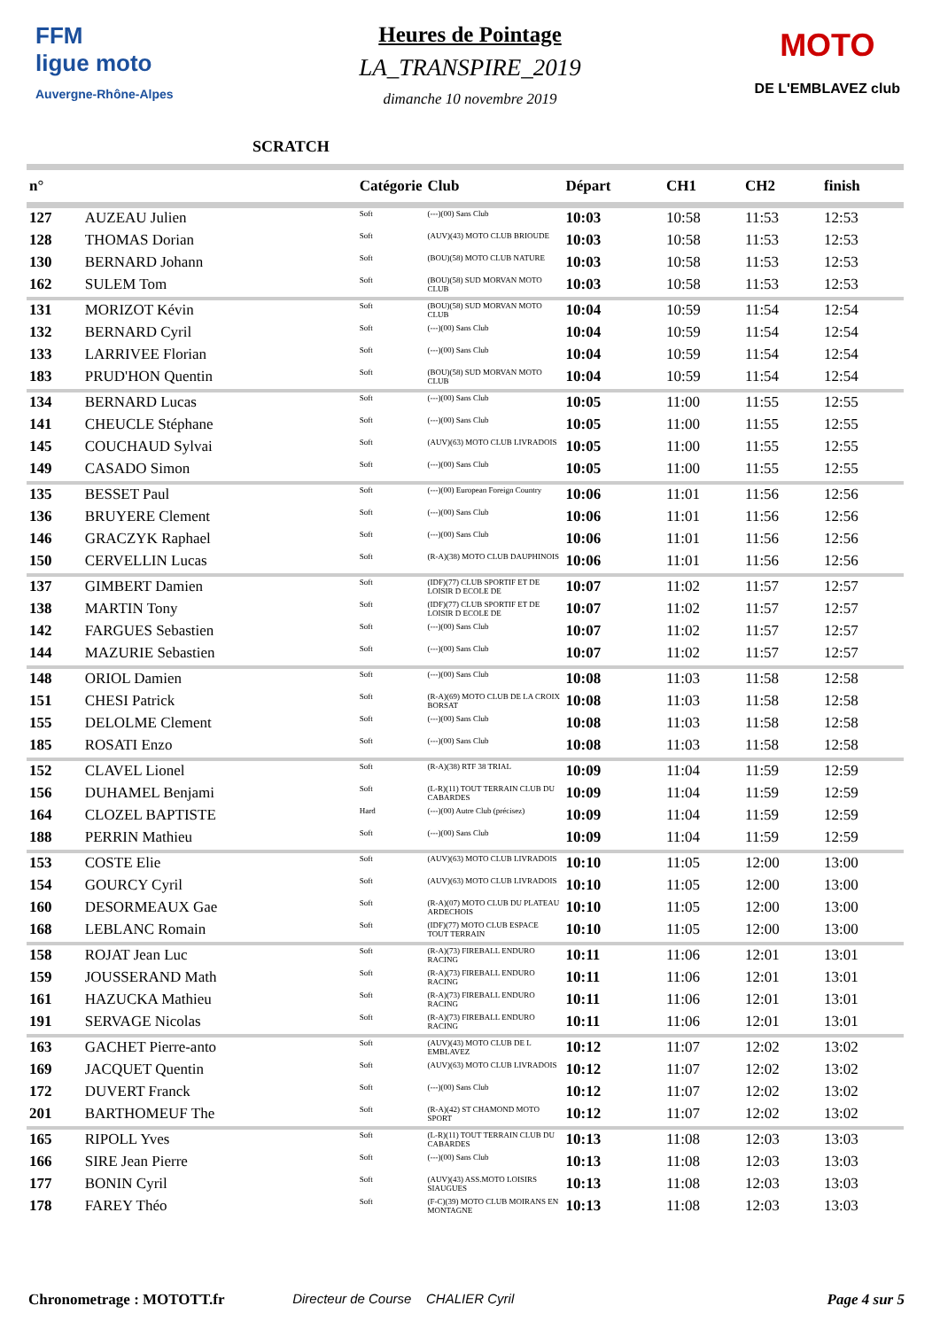FFM
ligue moto
Auvergne-Rhône-Alpes
Heures de Pointage
LA_TRANSPIRE_2019
dimanche 10 novembre 2019
SCRATCH
MOTO
DE L'EMBLAVEZ club
| n° | | Catégorie | Club | Départ | CH1 | CH2 | finish |
| --- | --- | --- | --- | --- | --- | --- | --- |
| 127 | AUZEAU Julien | Soft | (---)(00) Sans Club | 10:03 | 10:58 | 11:53 | 12:53 |
| 128 | THOMAS Dorian | Soft | (AUV)(43) MOTO CLUB BRIOUDE | 10:03 | 10:58 | 11:53 | 12:53 |
| 130 | BERNARD Johann | Soft | (BOU)(58) MOTO CLUB NATURE | 10:03 | 10:58 | 11:53 | 12:53 |
| 162 | SULEM Tom | Soft | (BOU)(58) SUD MORVAN MOTO CLUB | 10:03 | 10:58 | 11:53 | 12:53 |
| 131 | MORIZOT Kévin | Soft | (BOU)(58) SUD MORVAN MOTO CLUB | 10:04 | 10:59 | 11:54 | 12:54 |
| 132 | BERNARD Cyril | Soft | (---)(00) Sans Club | 10:04 | 10:59 | 11:54 | 12:54 |
| 133 | LARRIVEE Florian | Soft | (---)(00) Sans Club | 10:04 | 10:59 | 11:54 | 12:54 |
| 183 | PRUD'HON Quentin | Soft | (BOU)(58) SUD MORVAN MOTO CLUB | 10:04 | 10:59 | 11:54 | 12:54 |
| 134 | BERNARD Lucas | Soft | (---)(00) Sans Club | 10:05 | 11:00 | 11:55 | 12:55 |
| 141 | CHEUCLE Stéphane | Soft | (---)(00) Sans Club | 10:05 | 11:00 | 11:55 | 12:55 |
| 145 | COUCHAUD Sylvai | Soft | (AUV)(63) MOTO CLUB LIVRADOIS | 10:05 | 11:00 | 11:55 | 12:55 |
| 149 | CASADO Simon | Soft | (---)(00) Sans Club | 10:05 | 11:00 | 11:55 | 12:55 |
| 135 | BESSET Paul | Soft | (---)(00) European Foreign Country | 10:06 | 11:01 | 11:56 | 12:56 |
| 136 | BRUYERE Clement | Soft | (---)(00) Sans Club | 10:06 | 11:01 | 11:56 | 12:56 |
| 146 | GRACZYK Raphael | Soft | (---)(00) Sans Club | 10:06 | 11:01 | 11:56 | 12:56 |
| 150 | CERVELLIN Lucas | Soft | (R-A)(38) MOTO CLUB DAUPHINOIS | 10:06 | 11:01 | 11:56 | 12:56 |
| 137 | GIMBERT Damien | Soft | (IDF)(77) CLUB SPORTIF ET DE LOISIR D ECOLE DE | 10:07 | 11:02 | 11:57 | 12:57 |
| 138 | MARTIN Tony | Soft | (IDF)(77) CLUB SPORTIF ET DE LOISIR D ECOLE DE | 10:07 | 11:02 | 11:57 | 12:57 |
| 142 | FARGUES Sebastien | Soft | (---)(00) Sans Club | 10:07 | 11:02 | 11:57 | 12:57 |
| 144 | MAZURIE Sebastien | Soft | (---)(00) Sans Club | 10:07 | 11:02 | 11:57 | 12:57 |
| 148 | ORIOL Damien | Soft | (---)(00) Sans Club | 10:08 | 11:03 | 11:58 | 12:58 |
| 151 | CHESI Patrick | Soft | (R-A)(69) MOTO CLUB DE LA CROIX BORSAT | 10:08 | 11:03 | 11:58 | 12:58 |
| 155 | DELOLME Clement | Soft | (---)(00) Sans Club | 10:08 | 11:03 | 11:58 | 12:58 |
| 185 | ROSATI Enzo | Soft | (---)(00) Sans Club | 10:08 | 11:03 | 11:58 | 12:58 |
| 152 | CLAVEL Lionel | Soft | (R-A)(38) RTF 38 TRIAL | 10:09 | 11:04 | 11:59 | 12:59 |
| 156 | DUHAMEL Benjami | Soft | (L-R)(11) TOUT TERRAIN CLUB DU CABARDES | 10:09 | 11:04 | 11:59 | 12:59 |
| 164 | CLOZEL BAPTISTE | Hard | (---)(00) Autre Club (précisez) | 10:09 | 11:04 | 11:59 | 12:59 |
| 188 | PERRIN Mathieu | Soft | (---)(00) Sans Club | 10:09 | 11:04 | 11:59 | 12:59 |
| 153 | COSTE Elie | Soft | (AUV)(63) MOTO CLUB LIVRADOIS | 10:10 | 11:05 | 12:00 | 13:00 |
| 154 | GOURCY Cyril | Soft | (AUV)(63) MOTO CLUB LIVRADOIS | 10:10 | 11:05 | 12:00 | 13:00 |
| 160 | DESORMEAUX Gae | Soft | (R-A)(07) MOTO CLUB DU PLATEAU ARDECHOIS | 10:10 | 11:05 | 12:00 | 13:00 |
| 168 | LEBLANC Romain | Soft | (IDF)(77) MOTO CLUB ESPACE TOUT TERRAIN | 10:10 | 11:05 | 12:00 | 13:00 |
| 158 | ROJAT Jean Luc | Soft | (R-A)(73) FIREBALL ENDURO RACING | 10:11 | 11:06 | 12:01 | 13:01 |
| 159 | JOUSSERAND Math | Soft | (R-A)(73) FIREBALL ENDURO RACING | 10:11 | 11:06 | 12:01 | 13:01 |
| 161 | HAZUCKA Mathieu | Soft | (R-A)(73) FIREBALL ENDURO RACING | 10:11 | 11:06 | 12:01 | 13:01 |
| 191 | SERVAGE Nicolas | Soft | (R-A)(73) FIREBALL ENDURO RACING | 10:11 | 11:06 | 12:01 | 13:01 |
| 163 | GACHET Pierre-anto | Soft | (AUV)(43) MOTO CLUB DE L EMBLAVEZ | 10:12 | 11:07 | 12:02 | 13:02 |
| 169 | JACQUET Quentin | Soft | (AUV)(63) MOTO CLUB LIVRADOIS | 10:12 | 11:07 | 12:02 | 13:02 |
| 172 | DUVERT Franck | Soft | (---)(00) Sans Club | 10:12 | 11:07 | 12:02 | 13:02 |
| 201 | BARTHOMEUF The | Soft | (R-A)(42) ST CHAMOND MOTO SPORT | 10:12 | 11:07 | 12:02 | 13:02 |
| 165 | RIPOLL Yves | Soft | (L-R)(11) TOUT TERRAIN CLUB DU CABARDES | 10:13 | 11:08 | 12:03 | 13:03 |
| 166 | SIRE Jean Pierre | Soft | (---)(00) Sans Club | 10:13 | 11:08 | 12:03 | 13:03 |
| 177 | BONIN Cyril | Soft | (AUV)(43) ASS.MOTO LOISIRS SIAUGUES | 10:13 | 11:08 | 12:03 | 13:03 |
| 178 | FAREY Théo | Soft | (F-C)(39) MOTO CLUB MOIRANS EN MONTAGNE | 10:13 | 11:08 | 12:03 | 13:03 |
Chronometrage : MOTOTT.fr Directeur de Course CHALIER Cyril Page 4 sur 5